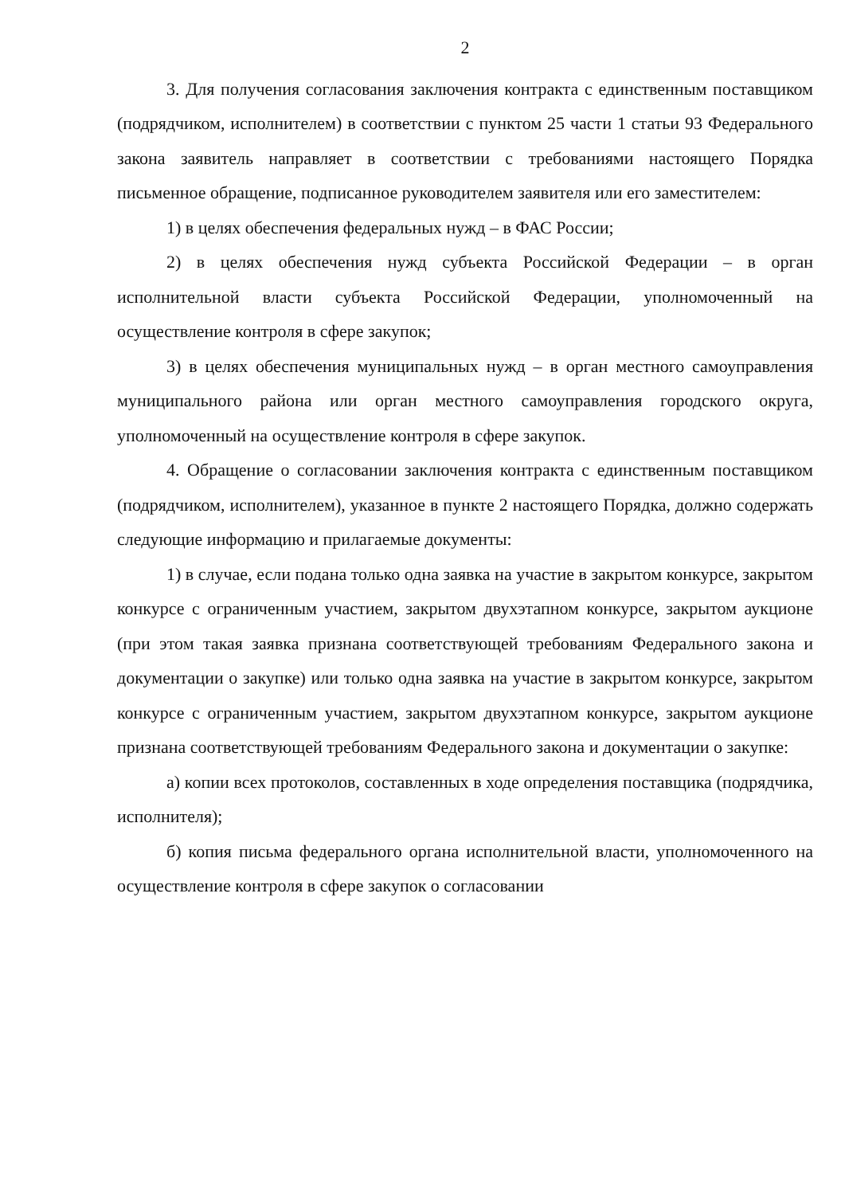2
3. Для получения согласования заключения контракта с единственным поставщиком (подрядчиком, исполнителем) в соответствии с пунктом 25 части 1 статьи 93 Федерального закона заявитель направляет в соответствии с требованиями настоящего Порядка письменное обращение, подписанное руководителем заявителя или его заместителем:
1) в целях обеспечения федеральных нужд – в ФАС России;
2) в целях обеспечения нужд субъекта Российской Федерации – в орган исполнительной власти субъекта Российской Федерации, уполномоченный на осуществление контроля в сфере закупок;
3) в целях обеспечения муниципальных нужд – в орган местного самоуправления муниципального района или орган местного самоуправления городского округа, уполномоченный на осуществление контроля в сфере закупок.
4. Обращение о согласовании заключения контракта с единственным поставщиком (подрядчиком, исполнителем), указанное в пункте 2 настоящего Порядка, должно содержать следующие информацию и прилагаемые документы:
1) в случае, если подана только одна заявка на участие в закрытом конкурсе, закрытом конкурсе с ограниченным участием, закрытом двухэтапном конкурсе, закрытом аукционе (при этом такая заявка признана соответствующей требованиям Федерального закона и документации о закупке) или только одна заявка на участие в закрытом конкурсе, закрытом конкурсе с ограниченным участием, закрытом двухэтапном конкурсе, закрытом аукционе признана соответствующей требованиям Федерального закона и документации о закупке:
а) копии всех протоколов, составленных в ходе определения поставщика (подрядчика, исполнителя);
б) копия письма федерального органа исполнительной власти, уполномоченного на осуществление контроля в сфере закупок о согласовании